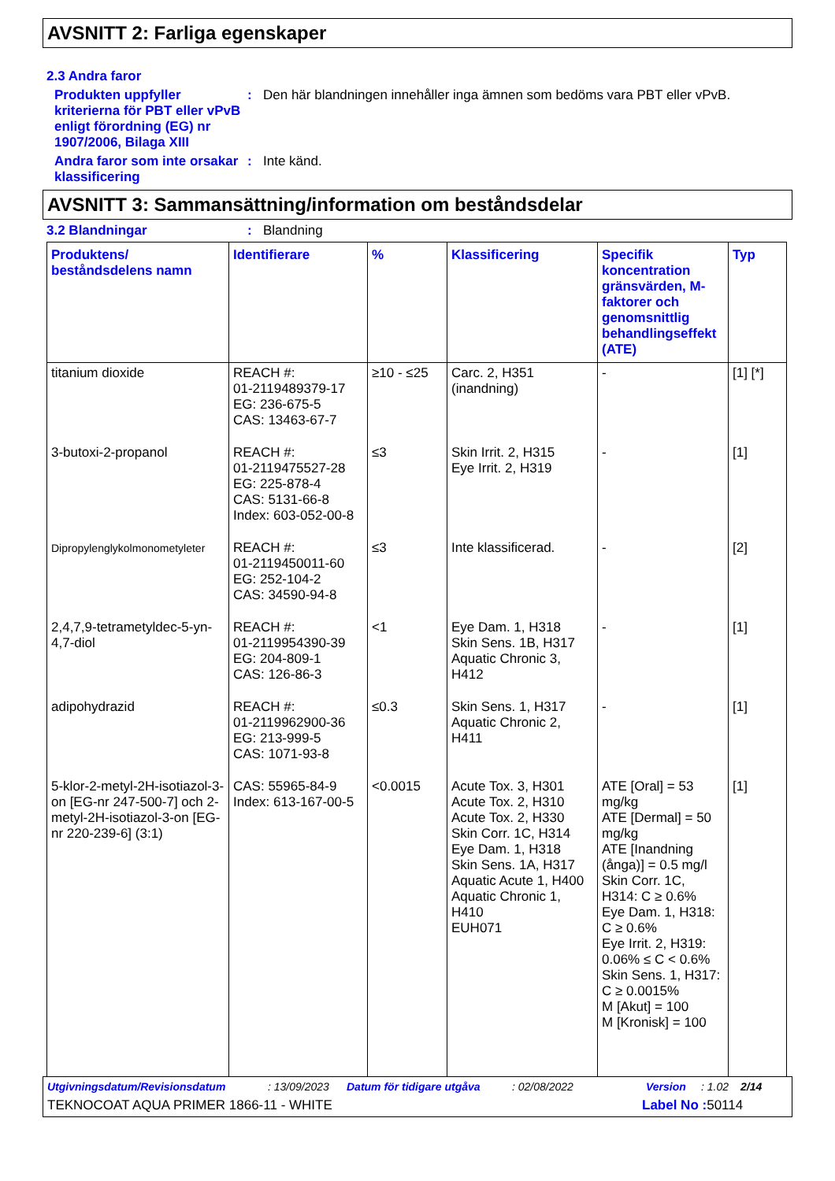AVSNITT 2: Farliga egenskaper
2.3 Andra faror
Produkten uppfyller kriterierna för PBT eller vPvB enligt förordning (EG) nr 1907/2006, Bilaga XIII
: Den här blandningen innehåller inga ämnen som bedöms vara PBT eller vPvB.
Andra faror som inte orsakar klassificering
: Inte känd.
AVSNITT 3: Sammansättning/information om beståndsdelar
3.2 Blandningar : Blandning
| Produktens/ beståndsdelens namn | Identifierare | % | Klassificering | Specifik koncentration gränsvärden, M-faktorer och genomsnittlig behandlingseffekt (ATE) | Typ |
| --- | --- | --- | --- | --- | --- |
| titanium dioxide | REACH #: 01-2119489379-17 EG: 236-675-5 CAS: 13463-67-7 | ≥10 - ≤25 | Carc. 2, H351 (inandning) | - | [1] [*] |
| 3-butoxi-2-propanol | REACH #: 01-2119475527-28 EG: 225-878-4 CAS: 5131-66-8 Index: 603-052-00-8 | ≤3 | Skin Irrit. 2, H315 Eye Irrit. 2, H319 | - | [1] |
| Dipropylenglykolmonometyleter | REACH #: 01-2119450011-60 EG: 252-104-2 CAS: 34590-94-8 | ≤3 | Inte klassificerad. | - | [2] |
| 2,4,7,9-tetrametyldec-5-yn-4,7-diol | REACH #: 01-2119954390-39 EG: 204-809-1 CAS: 126-86-3 | <1 | Eye Dam. 1, H318 Skin Sens. 1B, H317 Aquatic Chronic 3, H412 | - | [1] |
| adipohydrazid | REACH #: 01-2119962900-36 EG: 213-999-5 CAS: 1071-93-8 | ≤0.3 | Skin Sens. 1, H317 Aquatic Chronic 2, H411 | - | [1] |
| 5-klor-2-metyl-2H-isotiazol-3-on [EG-nr 247-500-7] och 2-metyl-2H-isotiazol-3-on [EG-nr 220-239-6] (3:1) | CAS: 55965-84-9 Index: 613-167-00-5 | <0.0015 | Acute Tox. 3, H301 Acute Tox. 2, H310 Acute Tox. 2, H330 Skin Corr. 1C, H314 Eye Dam. 1, H318 Skin Sens. 1A, H317 Aquatic Acute 1, H400 Aquatic Chronic 1, H410 EUH071 | ATE [Oral] = 53 mg/kg ATE [Dermal] = 50 mg/kg ATE [Inandning (ånga)] = 0.5 mg/l Skin Corr. 1C, H314: C ≥ 0.6% Eye Dam. 1, H318: C ≥ 0.6% Eye Irrit. 2, H319: 0.06% ≤ C < 0.6% Skin Sens. 1, H317: C ≥ 0.0015% M [Akut] = 100 M [Kronisk] = 100 | [1] |
Utgivningsdatum/Revisionsdatum: 13/09/2023 Datum för tidigare utgåva: 02/08/2022 Version: 1.02 2/14
TEKNOCOAT AQUA PRIMER 1866-11 - WHITE Label No : 50114